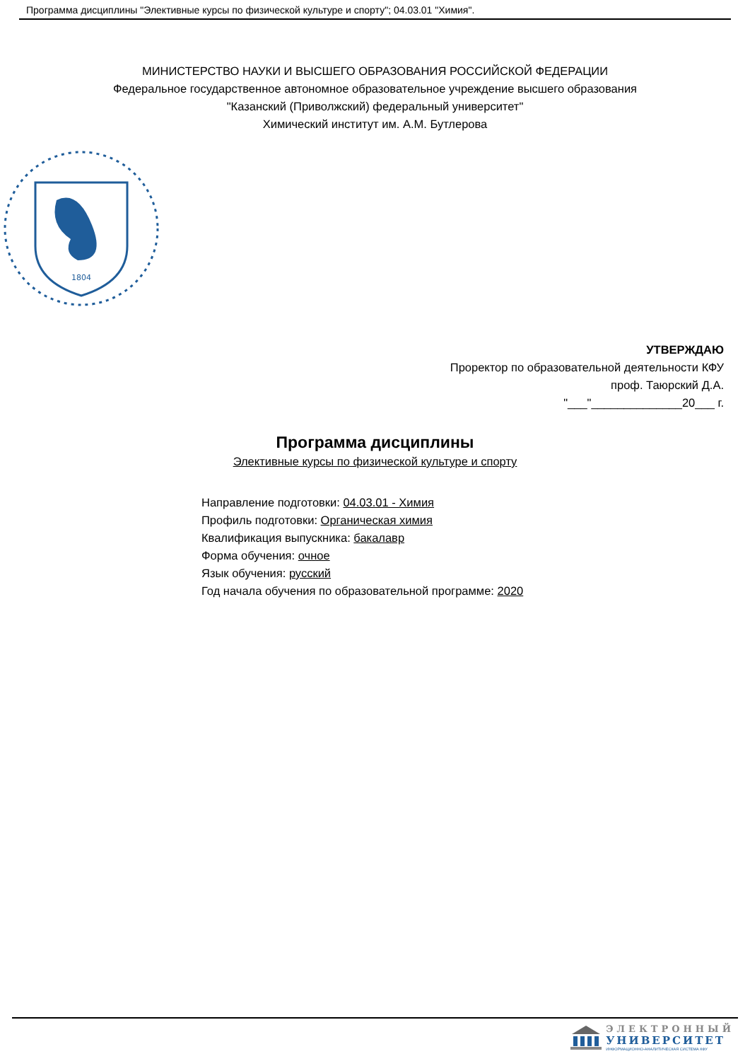Программа дисциплины "Элективные курсы по физической культуре и спорту"; 04.03.01 "Химия".
МИНИСТЕРСТВО НАУКИ И ВЫСШЕГО ОБРАЗОВАНИЯ РОССИЙСКОЙ ФЕДЕРАЦИИ
Федеральное государственное автономное образовательное учреждение высшего образования
"Казанский (Приволжский) федеральный университет"
Химический институт им. А.М. Бутлерова
1804
УТВЕРЖДАЮ
Проректор по образовательной деятельности КФУ
проф. Таюрский Д.А.
"___"______________20___ г.
Программа дисциплины
Элективные курсы по физической культуре и спорту
Направление подготовки: 04.03.01 - Химия
Профиль подготовки: Органическая химия
Квалификация выпускника: бакалавр
Форма обучения: очное
Язык обучения: русский
Год начала обучения по образовательной программе: 2020
ЭЛЕКТРОННЫЙ
УНИВЕРСИТЕТ
ИНФОРМАЦИОННО-АНАЛИТИЧЕСКАЯ СИСТЕМА КФУ